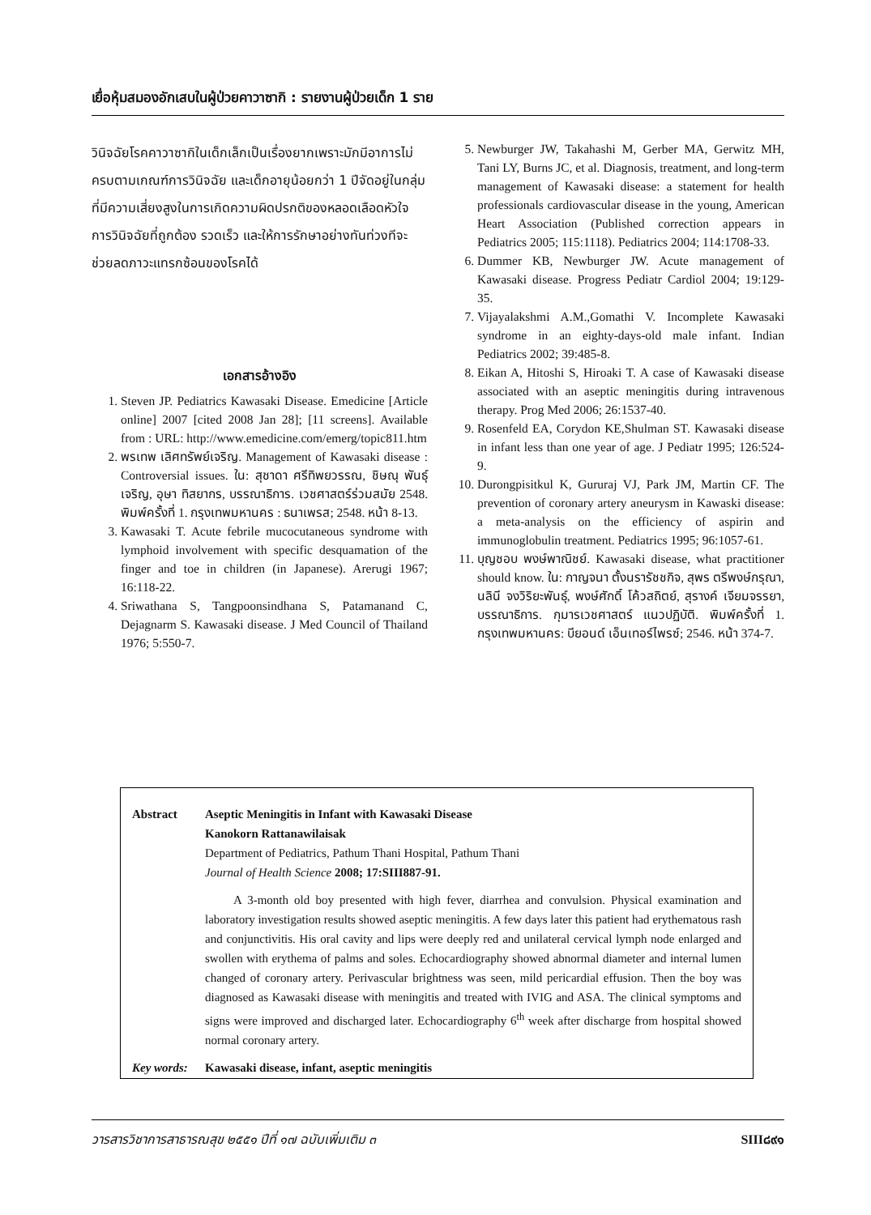เยื่อหุ้มสมองอักเสบในผู้ป่วยคาวาซากิ : รายงานผู้ป่วยเด็ก 1 ราย
วินิจฉัยโรคคาวาซากิในเด็กเล็กเป็นเรื่องยากเพราะมักมีอาการไม่ครบตามเกณฑ์การวินิจฉัย และเด็กอายุน้อยกว่า 1 ปีจัดอยู่ในกลุ่มที่มีความเสี่ยงสูงในการเกิดความผิดปรกติของหลอดเลือดหัวใจ การวินิจฉัยที่ถูกต้อง รวดเร็ว และให้การรักษาอย่างทันท่วงทีจะช่วยลดภาวะแทรกซ้อนของโรคได้
เอกสารอ้างอิง
1. Steven JP. Pediatrics Kawasaki Disease. Emedicine [Article online] 2007 [cited 2008 Jan 28]; [11 screens]. Available from : URL: http://www.emedicine.com/emerg/topic811.htm
2. พรเทพ เลิศทรัพย์เจริญ. Management of Kawasaki disease : Controversial issues. ใน: สุชาดา ศรีทิพยวรรณ, ชิษณุ พันธุ์เจริญ, อุษา ทิสยากร, บรรณาธิการ. เวชศาสตร์ร่วมสมัย 2548. พิมพ์ครั้งที่ 1. กรุงเทพมหานคร : ธนาเพรส; 2548. หน้า 8-13.
3. Kawasaki T. Acute febrile mucocutaneous syndrome with lymphoid involvement with specific desquamation of the finger and toe in children (in Japanese). Arerugi 1967; 16:118-22.
4. Sriwathana S, Tangpoonsindhana S, Patamanand C, Dejagnarm S. Kawasaki disease. J Med Council of Thailand 1976; 5:550-7.
5. Newburger JW, Takahashi M, Gerber MA, Gerwitz MH, Tani LY, Burns JC, et al. Diagnosis, treatment, and long-term management of Kawasaki disease: a statement for health professionals cardiovascular disease in the young, American Heart Association (Published correction appears in Pediatrics 2005; 115:1118). Pediatrics 2004; 114:1708-33.
6. Dummer KB, Newburger JW. Acute management of Kawasaki disease. Progress Pediatr Cardiol 2004; 19:129-35.
7. Vijayalakshmi A.M.,Gomathi V. Incomplete Kawasaki syndrome in an eighty-days-old male infant. Indian Pediatrics 2002; 39:485-8.
8. Eikan A, Hitoshi S, Hiroaki T. A case of Kawasaki disease associated with an aseptic meningitis during intravenous therapy. Prog Med 2006; 26:1537-40.
9. Rosenfeld EA, Corydon KE,Shulman ST. Kawasaki disease in infant less than one year of age. J Pediatr 1995; 126:524-9.
10. Durongpisitkul K, Gururaj VJ, Park JM, Martin CF. The prevention of coronary artery aneurysm in Kawaski disease: a meta-analysis on the efficiency of aspirin and immunoglobulin treatment. Pediatrics 1995; 96:1057-61.
11. บุญชอบ พงษ์พาณิชย์. Kawasaki disease, what practitioner should know. ใน: กาญจนา ตั้งนรารัชชกิจ, สุพร ตรีพงษ์กรุณา, นลินี จงวิริยะพันธุ์, พงษ์ศักดิ์ โค้วสถิตย์, สุรางค์ เจียมจรรยา, บรรณาธิการ. กุมารเวชศาสตร์ แนวปฏิบัติ. พิมพ์ครั้งที่ 1. กรุงเทพมหานคร: บียอนด์ เอ็นเทอร์ไพรซ์; 2546. หน้า 374-7.
Abstract Aseptic Meningitis in Infant with Kawasaki Disease
Kanokorn Rattanawilaisak
Department of Pediatrics, Pathum Thani Hospital, Pathum Thani
Journal of Health Science 2008; 17:SIII887-91.
A 3-month old boy presented with high fever, diarrhea and convulsion. Physical examination and laboratory investigation results showed aseptic meningitis. A few days later this patient had erythematous rash and conjunctivitis. His oral cavity and lips were deeply red and unilateral cervical lymph node enlarged and swollen with erythema of palms and soles. Echocardiography showed abnormal diameter and internal lumen changed of coronary artery. Perivascular brightness was seen, mild pericardial effusion. Then the boy was diagnosed as Kawasaki disease with meningitis and treated with IVIG and ASA. The clinical symptoms and signs were improved and discharged later. Echocardiography 6<sup>th</sup> week after discharge from hospital showed normal coronary artery.
Key words: Kawasaki disease, infant, aseptic meningitis
วารสารวิชาการสาธารณสุข ๒๕๕๑ ปีที่ ๑๗ ฉบับเพิ่มเติม ๓ SIII๘๙๑